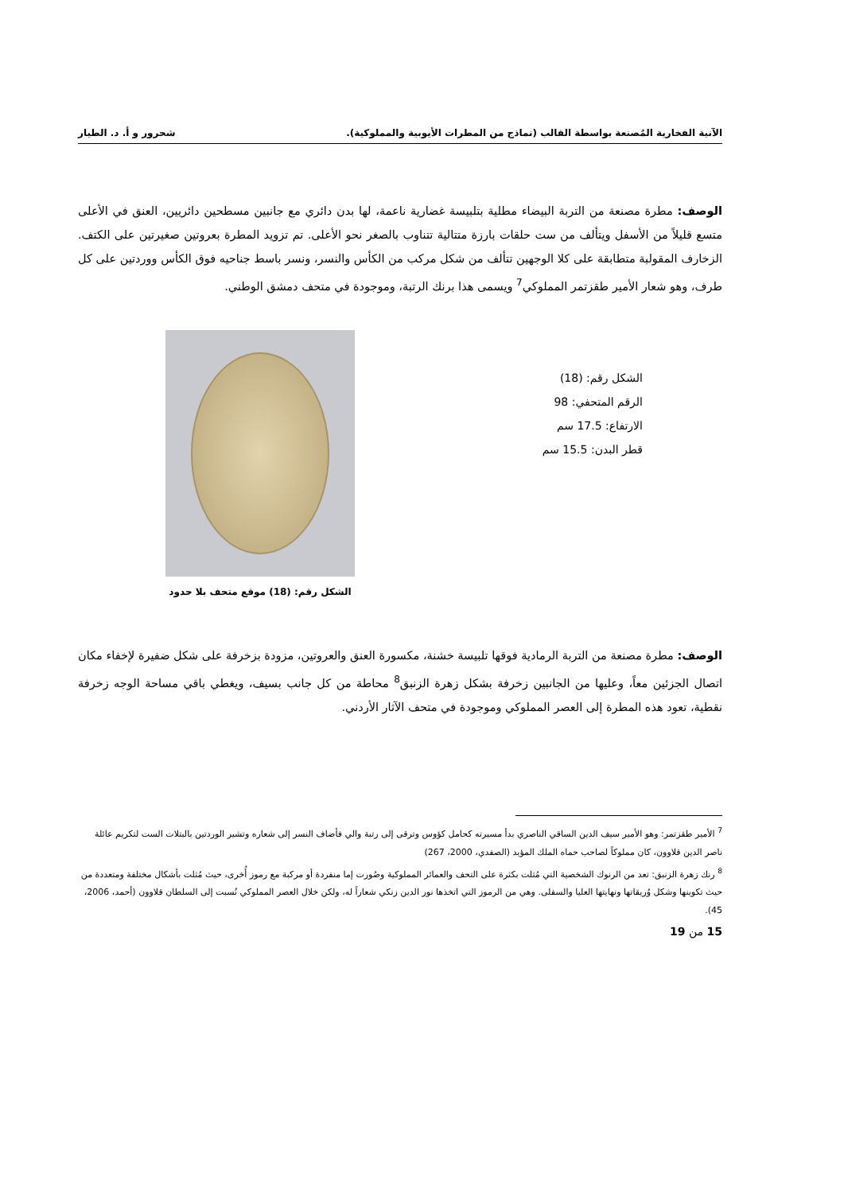الآنية الفخارية المُصنعة بواسطة القالب (نماذج من المطرات الأيوبية والمملوكية). شحرور و أ. د. الطيار
الوصف: مطرة مصنعة من التربة البيضاء مطلية بتلبيسة غضارية ناعمة، لها بدن دائري مع جانبين مسطحين دائريين، العنق في الأعلى متسع قليلاً من الأسفل ويتألف من ست حلقات بارزة متتالية تتناوب بالصغر نحو الأعلى. تم تزويد المطرة بعروتين صغيرتين على الكتف. الزخارف المقولبة متطابقة على كلا الوجهين تتألف من شكل مركب من الكأس والنسر، ونسر باسط جناحيه فوق الكأس ووردتين على كل طرف، وهو شعار الأمير طقزتمر المملوكي<sup>7</sup> ويسمى هذا برنك الرتبة، وموجودة في متحف دمشق الوطني.
الشكل رقم: (18)
الرقم المتحفي: 98
الارتفاع: 17.5 سم
قطر البدن: 15.5 سم
الشكل رقم: (18) موقع متحف بلا حدود
الوصف: مطرة مصنعة من التربة الرمادية فوقها تلبيسة خشنة، مكسورة العنق والعروتين، مزودة بزخرفة على شكل ضفيرة لإخفاء مكان اتصال الجزئين معاً، وعليها من الجانبين زخرفة بشكل زهرة الزنبق<sup>8</sup> محاطة من كل جانب بسيف، ويغطي باقي مساحة الوجه زخرفة نقطية، تعود هذه المطرة إلى العصر المملوكي وموجودة في متحف الآثار الأردني.
<sup>7</sup> الأمير طقزتمر: وهو الأمير سيف الدين الساقي الناصري بدأ مسيرته كحامل كؤوس وترقى إلى رتبة والي فأضاف النسر إلى شعاره وتشير الوردتين بالبتلات الست لتكريم عائلة ناصر الدين قلاوون، كان مملوكاً لصاحب حماه الملك المؤيد (الصفدي، 2000، 267)
<sup>8</sup> رنك زهرة الزنبق: تعد من الرنوك الشخصية التي مُثلت بكثرة على التحف والعمائر المملوكية وصُورت إما منفردة أو مركبة مع رموز أُخرى، حيث مُثلت بأشكال مختلفة ومتعددة من حيث تكوينها وشكل وُريقاتها ونهايتها العليا والسفلى. وهي من الرموز التي اتخذها نور الدين زنكي شعاراً له، ولكن خلال العصر المملوكي نُسبت إلى السلطان قلاوون (أحمد، 2006، 45).
15 من 19